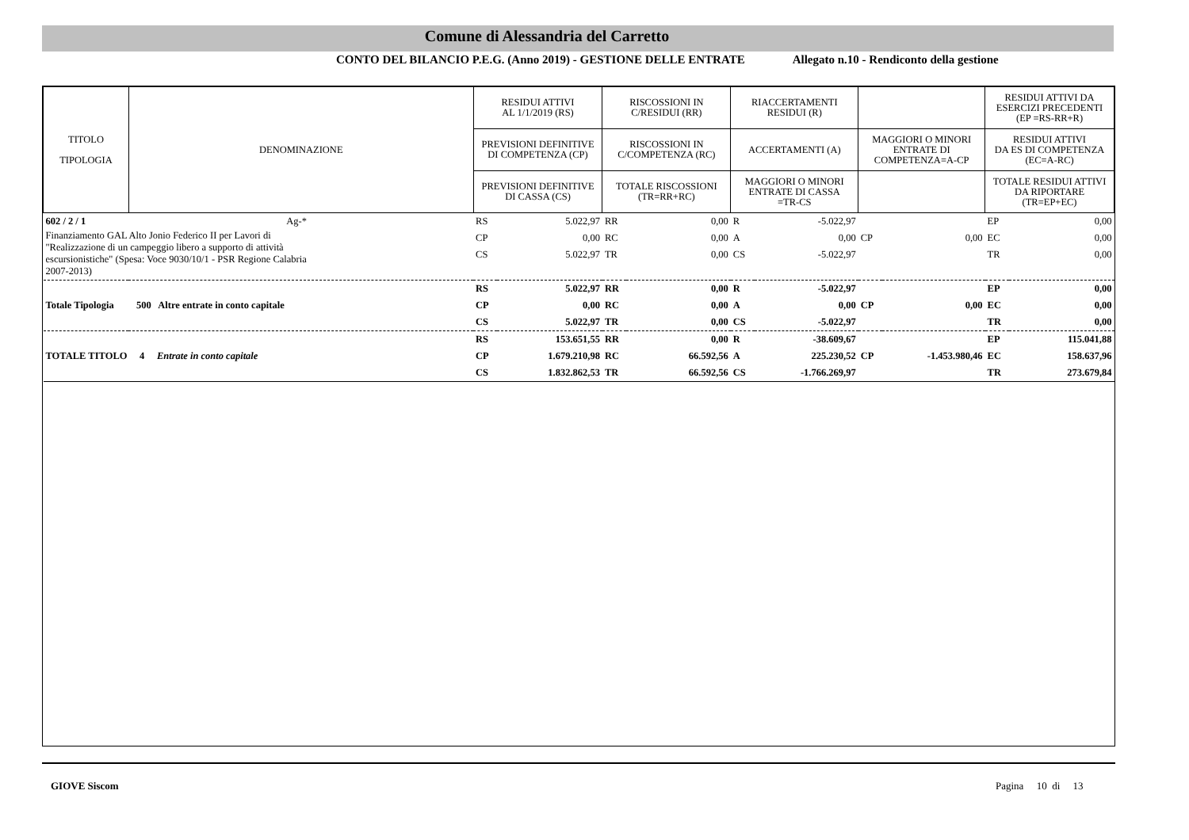Comune di Alessandria del Carretto
CONTO DEL BILANCIO P.E.G. (Anno 2019) - GESTIONE DELLE ENTRATE Allegato n.10 - Rendiconto della gestione
| TITOLO TIPOLOGIA | DENOMINAZIONE | RESIDUI ATTIVI AL 1/1/2019 (RS) | | RISCOSSIONI IN C/RESIDUI (RR) | | RIACCERTAMENTI RESIDUI (R) | | | | RESIDUI ATTIVI DA ESERCIZI PRECEDENTI (EP =RS-RR+R) | |
| --- | --- | --- | --- | --- | --- | --- | --- | --- | --- | --- | --- |
| | | PREVISIONI DEFINITIVE DI COMPETENZA (CP) | | RISCOSSIONI IN C/COMPETENZA (RC) | | ACCERTAMENTI (A) | | MAGGIORI O MINORI ENTRATE DI COMPETENZA=A-CP | | RESIDUI ATTIVI DA ES DI COMPETENZA (EC=A-RC) | |
| | | PREVISIONI DEFINITIVE DI CASSA (CS) | | TOTALE RISCOSSIONI (TR=RR+RC) | | MAGGIORI O MINORI ENTRATE DI CASSA =TR-CS | | | | TOTALE RESIDUI ATTIVI DA RIPORTARE (TR=EP+EC) | |
| 602 / 2 / 1 Ag-* | | RS | 5.022,97 | RR | 0,00 | R | -5.022,97 | | | EP | 0,00 |
| Finanziamento GAL Alto Jonio Federico II per Lavori di "Realizzazione di un campeggio libero a supporto di attività escursionistiche" (Spesa: Voce 9030/10/1 - PSR Regione Calabria 2007-2013) | | CP | 0,00 | RC | 0,00 | A | 0,00 | CP | 0,00 | EC | 0,00 |
| | | CS | 5.022,97 | TR | 0,00 | CS | -5.022,97 | | | TR | 0,00 |
| | | RS | 5.022,97 | RR | 0,00 | R | -5.022,97 | | | EP | 0,00 |
| Totale Tipologia 500 Altre entrate in conto capitale | | CP | 0,00 | RC | 0,00 | A | 0,00 | CP | 0,00 | EC | 0,00 |
| | | CS | 5.022,97 | TR | 0,00 | CS | -5.022,97 | | | TR | 0,00 |
| | | RS | 153.651,55 | RR | 0,00 | R | -38.609,67 | | | EP | 115.041,88 |
| TOTALE TITOLO 4 Entrate in conto capitale | | CP | 1.679.210,98 | RC | 66.592,56 | A | 225.230,52 | CP | -1.453.980,46 | EC | 158.637,96 |
| | | CS | 1.832.862,53 | TR | 66.592,56 | CS | -1.766.269,97 | | | TR | 273.679,84 |
GIOVE Siscom Pagina 10 di 13